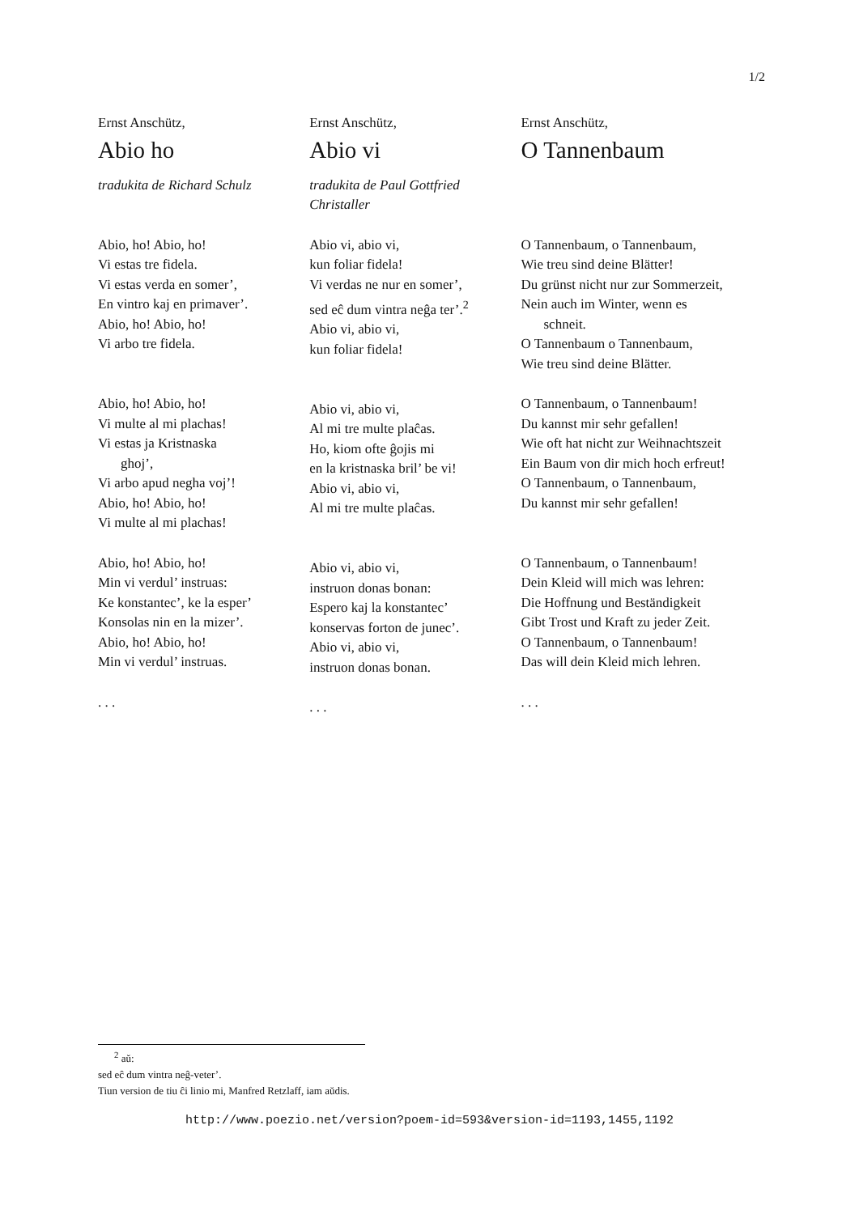1/2
Ernst Anschütz,
Abio ho
tradukita de Richard Schulz
Abio, ho! Abio, ho!
Vi estas tre fidela.
Vi estas verda en somer’,
En vintro kaj en primaver’.
Abio, ho! Abio, ho!
Vi arbo tre fidela.
Abio, ho! Abio, ho!
Vi multe al mi plachas!
Vi estas ja Kristnaska
ghoj’,
Vi arbo apud negha voj’!
Abio, ho! Abio, ho!
Vi multe al mi plachas!
Abio, ho! Abio, ho!
Min vi verdul’ instruas:
Ke konstantec’, ke la esper’
Konsolas nin en la mizer’.
Abio, ho! Abio, ho!
Min vi verdul’ instruas.
. . .
Ernst Anschütz,
Abio vi
tradukita de Paul Gottfried Christaller
Abio vi, abio vi,
kun foliar fidela!
Vi verdas ne nur en somer’,
sed eĉ dum vintra neĝa ter’.<sup>2</sup>
Abio vi, abio vi,
kun foliar fidela!
Abio vi, abio vi,
Al mi tre multe plaĉas.
Ho, kiom ofte ĝojis mi
en la kristnaska bril’ be vi!
Abio vi, abio vi,
Al mi tre multe plaĉas.
Abio vi, abio vi,
instruon donas bonan:
Espero kaj la konstantec’
konservas forton de junec’.
Abio vi, abio vi,
instruon donas bonan.
. . .
Ernst Anschütz,
O Tannenbaum
O Tannenbaum, o Tannenbaum,
Wie treu sind deine Blätter!
Du grünst nicht nur zur Sommerzeit,
Nein auch im Winter, wenn es
schneit.
O Tannenbaum o Tannenbaum,
Wie treu sind deine Blätter.
O Tannenbaum, o Tannenbaum!
Du kannst mir sehr gefallen!
Wie oft hat nicht zur Weihnachtszeit
Ein Baum von dir mich hoch erfreut!
O Tannenbaum, o Tannenbaum,
Du kannst mir sehr gefallen!
O Tannenbaum, o Tannenbaum!
Dein Kleid will mich was lehren:
Die Hoffnung und Beständigkeit
Gibt Trost und Kraft zu jeder Zeit.
O Tannenbaum, o Tannenbaum!
Das will dein Kleid mich lehren.
. . .
<sup>2</sup> aŭ:
sed eĉ dum vintra neĝ-veter’.
Tiun version de tiu ĉi linio mi, Manfred Retzlaff, iam aŭdis.
http://www.poezio.net/version?poem-id=593&version-id=1193,1455,1192